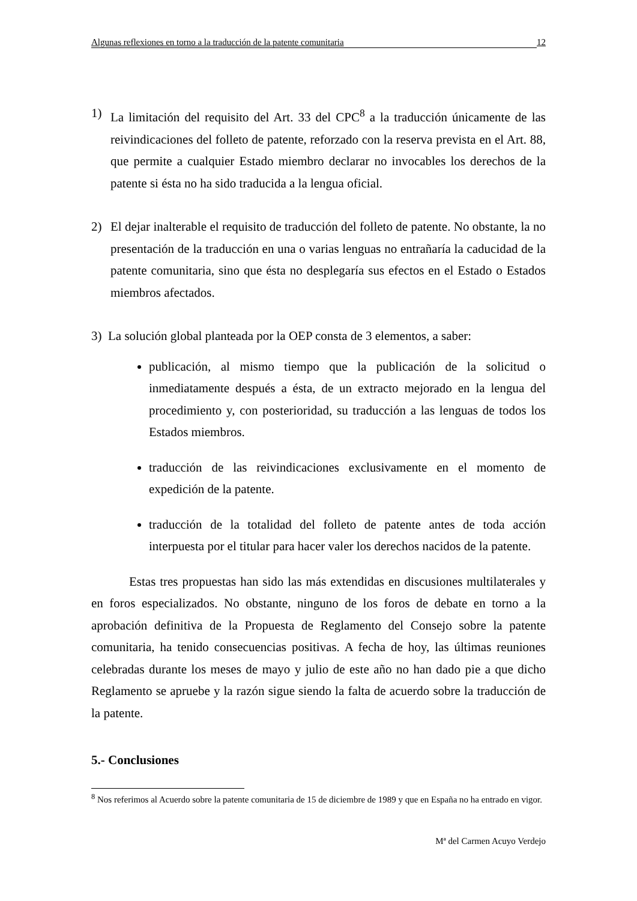Algunas reflexiones en torno a la traducción de la patente comunitaria 12
1) La limitación del requisito del Art. 33 del CPC<sup>8</sup> a la traducción únicamente de las reivindicaciones del folleto de patente, reforzado con la reserva prevista en el Art. 88, que permite a cualquier Estado miembro declarar no invocables los derechos de la patente si ésta no ha sido traducida a la lengua oficial.
2) El dejar inalterable el requisito de traducción del folleto de patente. No obstante, la no presentación de la traducción en una o varias lenguas no entrañaría la caducidad de la patente comunitaria, sino que ésta no desplegaría sus efectos en el Estado o Estados miembros afectados.
3) La solución global planteada por la OEP consta de 3 elementos, a saber:
publicación, al mismo tiempo que la publicación de la solicitud o inmediatamente después a ésta, de un extracto mejorado en la lengua del procedimiento y, con posterioridad, su traducción a las lenguas de todos los Estados miembros.
traducción de las reivindicaciones exclusivamente en el momento de expedición de la patente.
traducción de la totalidad del folleto de patente antes de toda acción interpuesta por el titular para hacer valer los derechos nacidos de la patente.
Estas tres propuestas han sido las más extendidas en discusiones multilaterales y en foros especializados. No obstante, ninguno de los foros de debate en torno a la aprobación definitiva de la Propuesta de Reglamento del Consejo sobre la patente comunitaria, ha tenido consecuencias positivas. A fecha de hoy, las últimas reuniones celebradas durante los meses de mayo y julio de este año no han dado pie a que dicho Reglamento se apruebe y la razón sigue siendo la falta de acuerdo sobre la traducción de la patente.
5.- Conclusiones
<sup>8</sup> Nos referimos al Acuerdo sobre la patente comunitaria de 15 de diciembre de 1989 y que en España no ha entrado en vigor.
Mª del Carmen Acuyo Verdejo